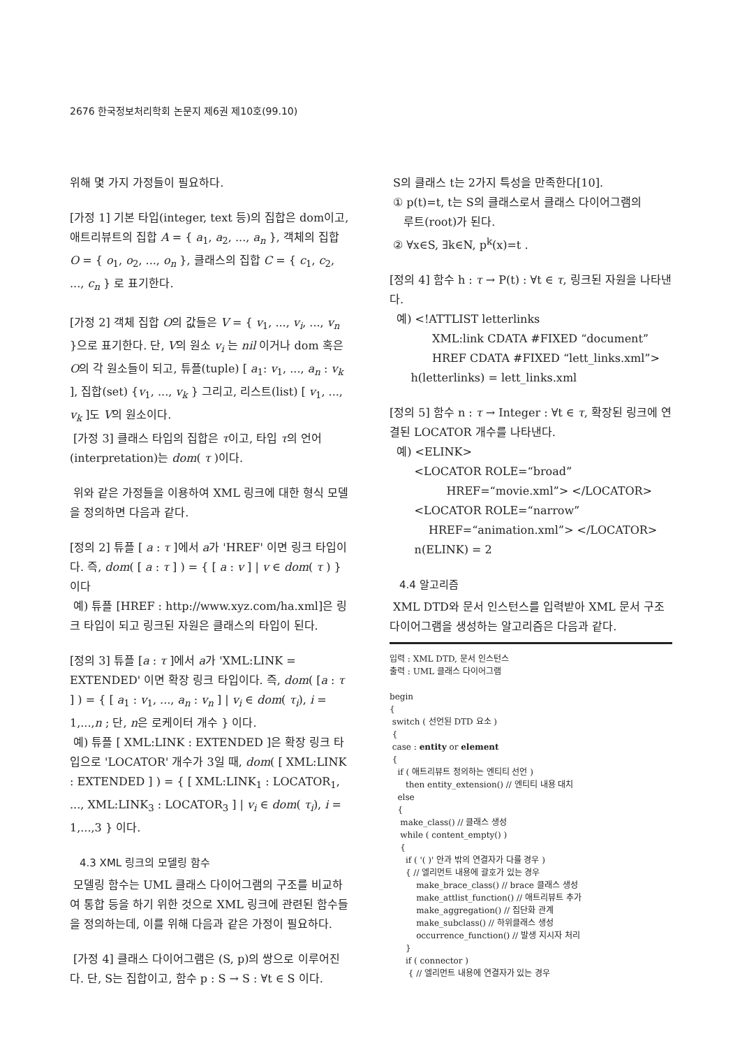2676 한국정보처리학회 논문지 제6권 제10호(99.10)
위해 몇 가지 가정들이 필요하다.
[가정 1] 기본 타입(integer, text 등)의 집합은 dom이고, 애트리뷰트의 집합 A = { a<sub>1</sub>, a<sub>2</sub>, ..., a<sub>n</sub> }, 객체의 집합 O = { o<sub>1</sub>, o<sub>2</sub>, ..., o<sub>n</sub> }, 클래스의 집합 C = { c<sub>1</sub>, c<sub>2</sub>, ..., c<sub>n</sub> } 로 표기한다.
[가정 2] 객체 집합 O의 값들은 V = { v<sub>1</sub>, ..., v<sub>i</sub>, ..., v<sub>n</sub> }으로 표기한다. 단, V의 원소 v<sub>i</sub> 는 nil 이거나 dom 혹은 O의 각 원소들이 되고, 튜플(tuple) [ a<sub>1</sub>: v<sub>1</sub>, ..., a<sub>n</sub> : v<sub>k</sub> ], 집합(set) {v<sub>1</sub>, ..., v<sub>k</sub> } 그리고, 리스트(list) [ v<sub>1</sub>, ..., v<sub>k</sub> ]도 V의 원소이다.
[가정 3] 클래스 타입의 집합은 τ이고, 타입 τ의 언어(interpretation)는 dom( τ )이다.
위와 같은 가정들을 이용하여 XML 링크에 대한 형식 모델을 정의하면 다음과 같다.
[정의 2] 튜플 [ a : τ ]에서 a가 'HREF' 이면 링크 타입이다. 즉, dom( [ a : τ ] ) = { [ a : v ] | v ∈ dom( τ ) } 이다
예) 튜플 [HREF : http://www.xyz.com/ha.xml]은 링크 타입이 되고 링크된 자원은 클래스의 타입이 된다.
[정의 3] 튜플 [a : τ ]에서 a가 'XML:LINK = EXTENDED' 이면 확장 링크 타입이다. 즉, dom( [a : τ ] ) = { [ a<sub>1</sub> : v<sub>1</sub>, ..., a<sub>n</sub> : v<sub>n</sub> ] | v<sub>i</sub> ∈ dom( τ<sub>i</sub>), i = 1,...,n ; 단, n은 로케이터 개수 } 이다.
예) 튜플 [ XML:LINK : EXTENDED ]은 확장 링크 타입으로 'LOCATOR' 개수가 3일 때, dom( [ XML:LINK : EXTENDED ] ) = { [ XML:LINK<sub>1</sub> : LOCATOR<sub>1</sub>, ..., XML:LINK<sub>3</sub> : LOCATOR<sub>3</sub> ] | v<sub>i</sub> ∈ dom( τ<sub>i</sub>), i = 1,...,3 } 이다.
4.3 XML 링크의 모델링 함수
모델링 함수는 UML 클래스 다이어그램의 구조를 비교하여 통합 등을 하기 위한 것으로 XML 링크에 관련된 함수들을 정의하는데, 이를 위해 다음과 같은 가정이 필요하다.
[가정 4] 클래스 다이어그램은 (S, p)의 쌍으로 이루어진다. 단, S는 집합이고, 함수 p : S → S : ∀t ∈ S 이다.
S의 클래스 t는 2가지 특성을 만족한다[10].
① p(t)=t, t는 S의 클래스로서 클래스 다이어그램의
루트(root)가 된다.
② ∀x∈S, ∃k∈N, p<sup>k</sup>(x)=t .
[정의 4] 함수 h : τ → P(t) : ∀t ∈ τ, 링크된 자원을 나타낸다.
예) <!ATTLIST letterlinks
XML:link CDATA #FIXED “document”
HREF CDATA #FIXED “lett_links.xml”>
h(letterlinks) = lett_links.xml
[정의 5] 함수 n : τ → Integer : ∀t ∈ τ, 확장된 링크에 연결된 LOCATOR 개수를 나타낸다.
예) <ELINK>
<LOCATOR ROLE=“broad”
HREF=“movie.xml”> </LOCATOR>
<LOCATOR ROLE=“narrow”
HREF=“animation.xml”> </LOCATOR>
n(ELINK) = 2
4.4 알고리즘
XML DTD와 문서 인스턴스를 입력받아 XML 문서 구조 다이어그램을 생성하는 알고리즘은 다음과 같다.
입력 : XML DTD, 문서 인스턴스
출력 : UML 클래스 다이어그램

begin
{
 switch ( 선언된 DTD 요소 )
 {
 case : entity or element
 {
   if ( 애트리뷰트 정의하는 엔티티 선언 )
      then entity_extension() // 엔티티 내용 대치
   else
   {
    make_class() // 클래스 생성
    while ( content_empty() )
    {
      if ( '( )' 안과 밖의 연결자가 다를 경우 )
      { // 엘리먼트 내용에 괄호가 있는 경우
          make_brace_class() // brace 클래스 생성
          make_attlist_function() // 애트리뷰트 추가
          make_aggregation() // 집단화 관계
          make_subclass() // 하위클래스 생성
          occurrence_function() // 발생 지시자 처리
      }
      if ( connector )
       { // 엘리먼트 내용에 연결자가 있는 경우